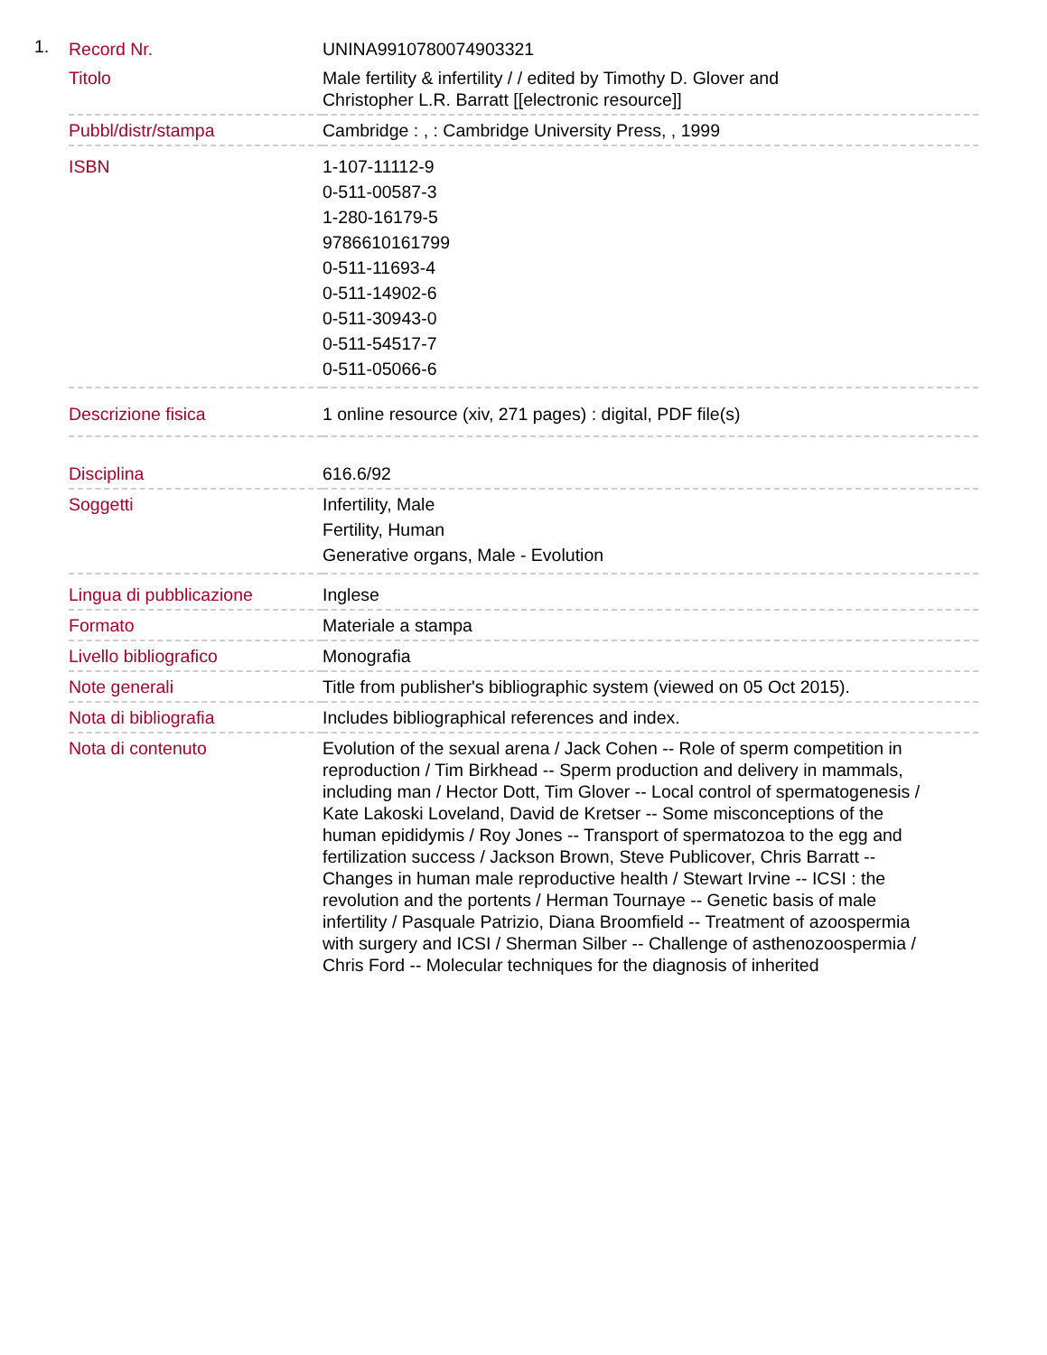1.
| Record Nr. | UNINA9910780074903321 |
| Titolo | Male fertility & infertility / / edited by Timothy D. Glover and Christopher L.R. Barratt [[electronic resource]] |
| Pubbl/distr/stampa | Cambridge : , : Cambridge University Press, , 1999 |
| ISBN | 1-107-11112-9 0-511-00587-3 1-280-16179-5 9786610161799 0-511-11693-4 0-511-14902-6 0-511-30943-0 0-511-54517-7 0-511-05066-6 |
| Descrizione fisica | 1 online resource (xiv, 271 pages) : digital, PDF file(s) |
| Disciplina | 616.6/92 |
| Soggetti | Infertility, Male Fertility, Human Generative organs, Male - Evolution |
| Lingua di pubblicazione | Inglese |
| Formato | Materiale a stampa |
| Livello bibliografico | Monografia |
| Note generali | Title from publisher's bibliographic system (viewed on 05 Oct 2015). |
| Nota di bibliografia | Includes bibliographical references and index. |
| Nota di contenuto | Evolution of the sexual arena / Jack Cohen -- Role of sperm competition in reproduction / Tim Birkhead -- Sperm production and delivery in mammals, including man / Hector Dott, Tim Glover -- Local control of spermatogenesis / Kate Lakoski Loveland, David de Kretser -- Some misconceptions of the human epididymis / Roy Jones -- Transport of spermatozoa to the egg and fertilization success / Jackson Brown, Steve Publicover, Chris Barratt -- Changes in human male reproductive health / Stewart Irvine -- ICSI : the revolution and the portents / Herman Tournaye -- Genetic basis of male infertility / Pasquale Patrizio, Diana Broomfield -- Treatment of azoospermia with surgery and ICSI / Sherman Silber -- Challenge of asthenozoospermia / Chris Ford -- Molecular techniques for the diagnosis of inherited |